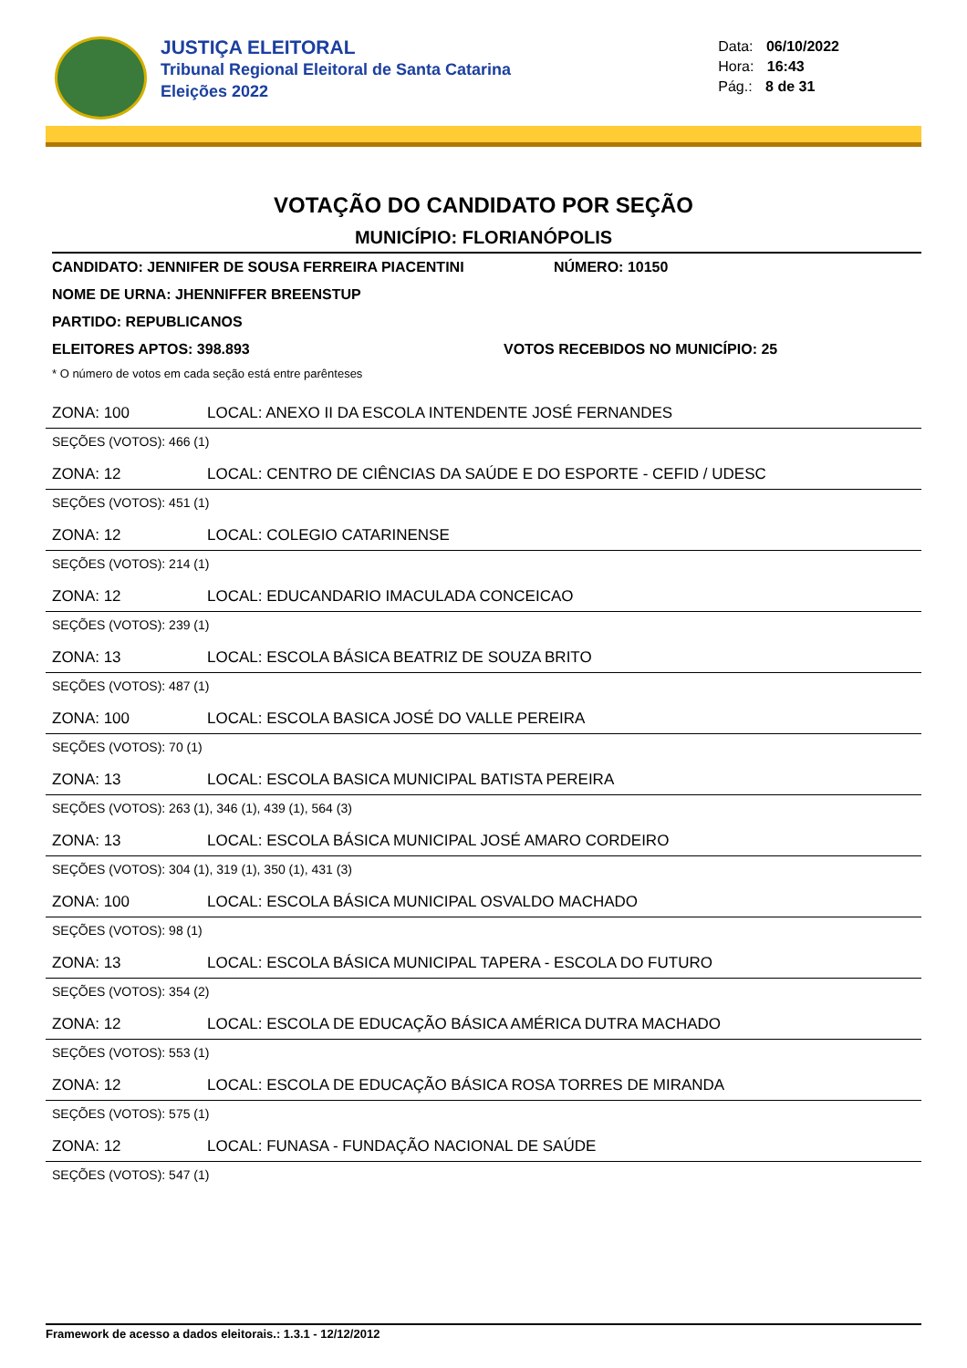JUSTIÇA ELEITORAL
Tribunal Regional Eleitoral de Santa Catarina
Eleições 2022
Data: 06/10/2022
Hora: 16:43
Pág.: 8 de 31
VOTAÇÃO DO CANDIDATO POR SEÇÃO
MUNICÍPIO: FLORIANÓPOLIS
CANDIDATO: JENNIFER DE SOUSA FERREIRA PIACENTINI NÚMERO: 10150
NOME DE URNA: JHENNIFFER BREENSTUP
PARTIDO: REPUBLICANOS
ELEITORES APTOS: 398.893 VOTOS RECEBIDOS NO MUNICÍPIO: 25
* O número de votos em cada seção está entre parênteses
ZONA: 100 LOCAL: ANEXO II DA ESCOLA INTENDENTE JOSÉ FERNANDES
SEÇÕES (VOTOS): 466 (1)
ZONA: 12 LOCAL: CENTRO DE CIÊNCIAS DA SAÚDE E DO ESPORTE - CEFID / UDESC
SEÇÕES (VOTOS): 451 (1)
ZONA: 12 LOCAL: COLEGIO CATARINENSE
SEÇÕES (VOTOS): 214 (1)
ZONA: 12 LOCAL: EDUCANDARIO IMACULADA CONCEICAO
SEÇÕES (VOTOS): 239 (1)
ZONA: 13 LOCAL: ESCOLA BÁSICA BEATRIZ DE SOUZA BRITO
SEÇÕES (VOTOS): 487 (1)
ZONA: 100 LOCAL: ESCOLA BASICA JOSÉ DO VALLE PEREIRA
SEÇÕES (VOTOS): 70 (1)
ZONA: 13 LOCAL: ESCOLA BASICA MUNICIPAL BATISTA PEREIRA
SEÇÕES (VOTOS): 263 (1), 346 (1), 439 (1), 564 (3)
ZONA: 13 LOCAL: ESCOLA BÁSICA MUNICIPAL JOSÉ AMARO CORDEIRO
SEÇÕES (VOTOS): 304 (1), 319 (1), 350 (1), 431 (3)
ZONA: 100 LOCAL: ESCOLA BÁSICA MUNICIPAL OSVALDO MACHADO
SEÇÕES (VOTOS): 98 (1)
ZONA: 13 LOCAL: ESCOLA BÁSICA MUNICIPAL TAPERA - ESCOLA DO FUTURO
SEÇÕES (VOTOS): 354 (2)
ZONA: 12 LOCAL: ESCOLA DE EDUCAÇÃO BÁSICA AMÉRICA DUTRA MACHADO
SEÇÕES (VOTOS): 553 (1)
ZONA: 12 LOCAL: ESCOLA DE EDUCAÇÃO BÁSICA ROSA TORRES DE MIRANDA
SEÇÕES (VOTOS): 575 (1)
ZONA: 12 LOCAL: FUNASA - FUNDAÇÃO NACIONAL DE SAÚDE
SEÇÕES (VOTOS): 547 (1)
Framework de acesso a dados eleitorais.: 1.3.1 - 12/12/2012